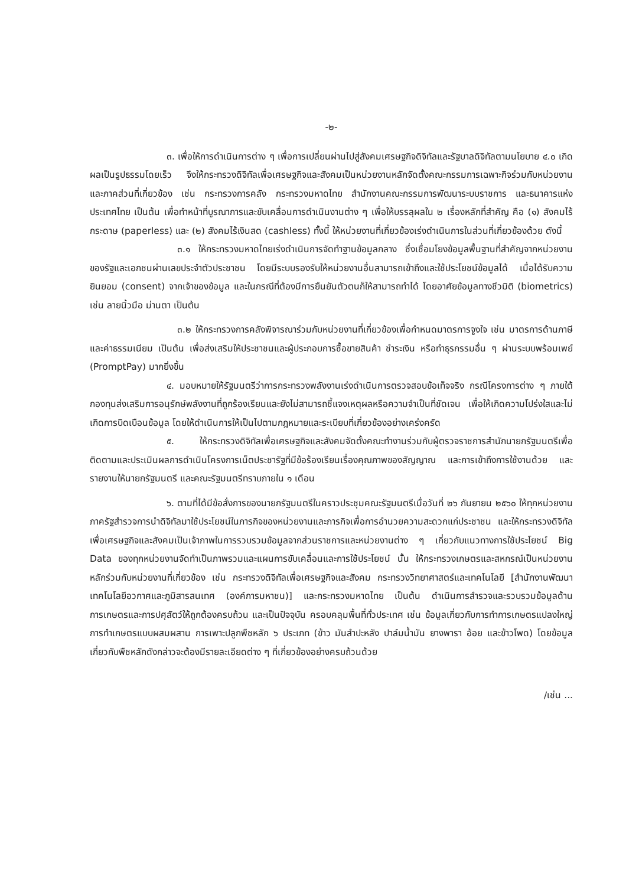-๒-
๓. เพื่อให้การดำเนินการต่าง ๆ เพื่อการเปลี่ยนผ่านไปสู่สังคมเศรษฐกิจดิจิทัลและรัฐบาลดิจิทัลตามนโยบาย ๔.๐ เกิดผลเป็นรูปธรรมโดยเร็ว จึงให้กระทรวงดิจิทัลเพื่อเศรษฐกิจและสังคมเป็นหน่วยงานหลักจัดตั้งคณะกรรมการเฉพาะกิจร่วมกับหน่วยงานและภาคส่วนที่เกี่ยวข้อง เช่น กระทรวงการคลัง กระทรวงมหาดไทย สำนักงานคณะกรรมการพัฒนาระบบราชการ และธนาคารแห่งประเทศไทย เป็นต้น เพื่อทำหน้าที่บูรณาการและขับเคลื่อนการดำเนินงานต่าง ๆ เพื่อให้บรรลุผลใน ๒ เรื่องหลักที่สำคัญ คือ (๑) สังคมไร้กระดาษ (paperless) และ (๒) สังคมไร้เงินสด (cashless) ทั้งนี้ ให้หน่วยงานที่เกี่ยวข้องเร่งดำเนินการในส่วนที่เกี่ยวข้องด้วย ดังนี้
๓.๑ ให้กระทรวงมหาดไทยเร่งดำเนินการจัดทำฐานข้อมูลกลาง ซึ่งเชื่อมโยงข้อมูลพื้นฐานที่สำคัญจากหน่วยงานของรัฐและเอกชนผ่านเลขประจำตัวประชาชน โดยมีระบบรองรับให้หน่วยงานอื่นสามารถเข้าถึงและใช้ประโยชน์ข้อมูลได้ เมื่อได้รับความยินยอม (consent) จากเจ้าของข้อมูล และในกรณีที่ต้องมีการยืนยันตัวตนก็ให้สามารถทำได้ โดยอาศัยข้อมูลทางชีวมิติ (biometrics) เช่น ลายนิ้วมือ ม่านตา เป็นต้น
๓.๒ ให้กระทรวงการคลังพิจารณาร่วมกับหน่วยงานที่เกี่ยวข้องเพื่อกำหนดมาตรการจูงใจ เช่น มาตรการด้านภาษีและค่าธรรมเนียม เป็นต้น เพื่อส่งเสริมให้ประชาชนและผู้ประกอบการซื้อขายสินค้า ชำระเงิน หรือทำธุรกรรมอื่น ๆ ผ่านระบบพร้อมเพย์ (PromptPay) มากยิ่งขึ้น
๔. มอบหมายให้รัฐมนตรีว่าการกระทรวงพลังงานเร่งดำเนินการตรวจสอบข้อเท็จจริง กรณีโครงการต่าง ๆ ภายใต้กองทุนส่งเสริมการอนุรักษ์พลังงานที่ถูกร้องเรียนและยังไม่สามารถชี้แจงเหตุผลหรือความจำเป็นที่ชัดเจน เพื่อให้เกิดความโปร่งใสและไม่เกิดการบิดเบือนข้อมูล โดยให้ดำเนินการให้เป็นไปตามกฎหมายและระเบียบที่เกี่ยวข้องอย่างเคร่งครัด
๕. ให้กระทรวงดิจิทัลเพื่อเศรษฐกิจและสังคมจัดตั้งคณะทำงานร่วมกับผู้ตรวจราชการสำนักนายกรัฐมนตรีเพื่อติดตามและประเมินผลการดำเนินโครงการเน็ตประชารัฐที่มีข้อร้องเรียนเรื่องคุณภาพของสัญญาณ และการเข้าถึงการใช้งานด้วย และรายงานให้นายกรัฐมนตรี และคณะรัฐมนตรีทราบภายใน ๑ เดือน
๖. ตามที่ได้มีข้อสั่งการของนายกรัฐมนตรีในคราวประชุมคณะรัฐมนตรีเมื่อวันที่ ๒๖ กันยายน ๒๕๖๐ ให้ทุกหน่วยงานภาครัฐสำรวจการนำดิจิทัลมาใช้ประโยชน์ในภารกิจของหน่วยงานและภารกิจเพื่อการอำนวยความสะดวกแก่ประชาชน และให้กระทรวงดิจิทัลเพื่อเศรษฐกิจและสังคมเป็นเจ้าภาพในการรวบรวมข้อมูลจากส่วนราชการและหน่วยงานต่าง ๆ เกี่ยวกับแนวทางการใช้ประโยชน์ Big Data ของทุกหน่วยงานจัดทำเป็นภาพรวมและแผนการขับเคลื่อนและการใช้ประโยชน์ นั้น ให้กระทรวงเกษตรและสหกรณ์เป็นหน่วยงานหลักร่วมกับหน่วยงานที่เกี่ยวข้อง เช่น กระทรวงดิจิทัลเพื่อเศรษฐกิจและสังคม กระทรวงวิทยาศาสตร์และเทคโนโลยี [สำนักงานพัฒนาเทคโนโลยีอวกาศและภูมิสารสนเทศ (องค์การมหาชน)] และกระทรวงมหาดไทย เป็นต้น ดำเนินการสำรวจและรวบรวมข้อมูลด้านการเกษตรและการปศุสัตว์ให้ถูกต้องครบถ้วน และเป็นปัจจุบัน ครอบคลุมพื้นที่ทั่วประเทศ เช่น ข้อมูลเกี่ยวกับการทำการเกษตรแปลงใหญ่ การทำเกษตรแบบผสมผสาน การเพาะปลูกพืชหลัก ๖ ประเภท (ข้าว มันสำปะหลัง ปาล์มน้ำมัน ยางพารา อ้อย และข้าวโพด) โดยข้อมูลเกี่ยวกับพืชหลักดังกล่าวจะต้องมีรายละเอียดต่าง ๆ ที่เกี่ยวข้องอย่างครบถ้วนด้วย
/เช่น ...